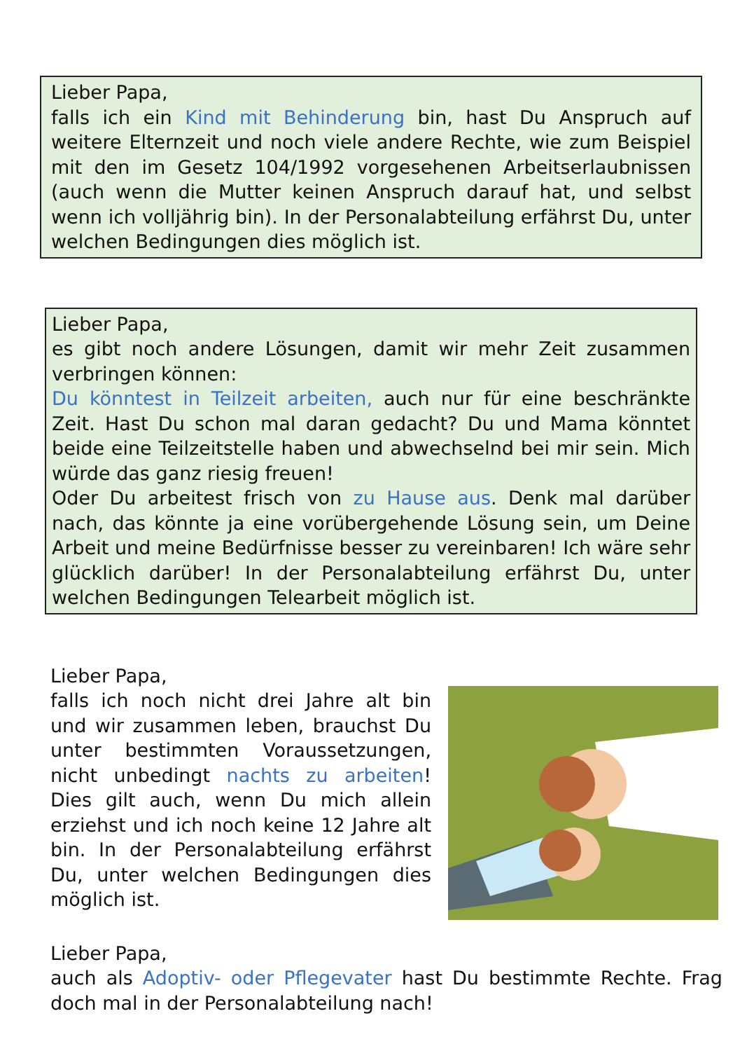Lieber Papa,
falls ich ein Kind mit Behinderung bin, hast Du Anspruch auf weitere Elternzeit und noch viele andere Rechte, wie zum Beispiel mit den im Gesetz 104/1992 vorgesehenen Arbeitserlaubnissen (auch wenn die Mutter keinen Anspruch darauf hat, und selbst wenn ich volljährig bin). In der Personalabteilung erfährst Du, unter welchen Bedingungen dies möglich ist.
Lieber Papa,
es gibt noch andere Lösungen, damit wir mehr Zeit zusammen verbringen können:
Du könntest in Teilzeit arbeiten, auch nur für eine beschränkte Zeit. Hast Du schon mal daran gedacht? Du und Mama könntet beide eine Teilzeitstelle haben und abwechselnd bei mir sein. Mich würde das ganz riesig freuen!
Oder Du arbeitest frisch von zu Hause aus. Denk mal darüber nach, das könnte ja eine vorübergehende Lösung sein, um Deine Arbeit und meine Bedürfnisse besser zu vereinbaren! Ich wäre sehr glücklich darüber! In der Personalabteilung erfährst Du, unter welchen Bedingungen Telearbeit möglich ist.
Lieber Papa,
falls ich noch nicht drei Jahre alt bin und wir zusammen leben, brauchst Du unter bestimmten Voraussetzungen, nicht unbedingt nachts zu arbeiten! Dies gilt auch, wenn Du mich allein erziehst und ich noch keine 12 Jahre alt bin. In der Personalabteilung erfährst Du, unter welchen Bedingungen dies möglich ist.
Lieber Papa,
auch als Adoptiv- oder Pflegevater hast Du bestimmte Rechte. Frag doch mal in der Personalabteilung nach!